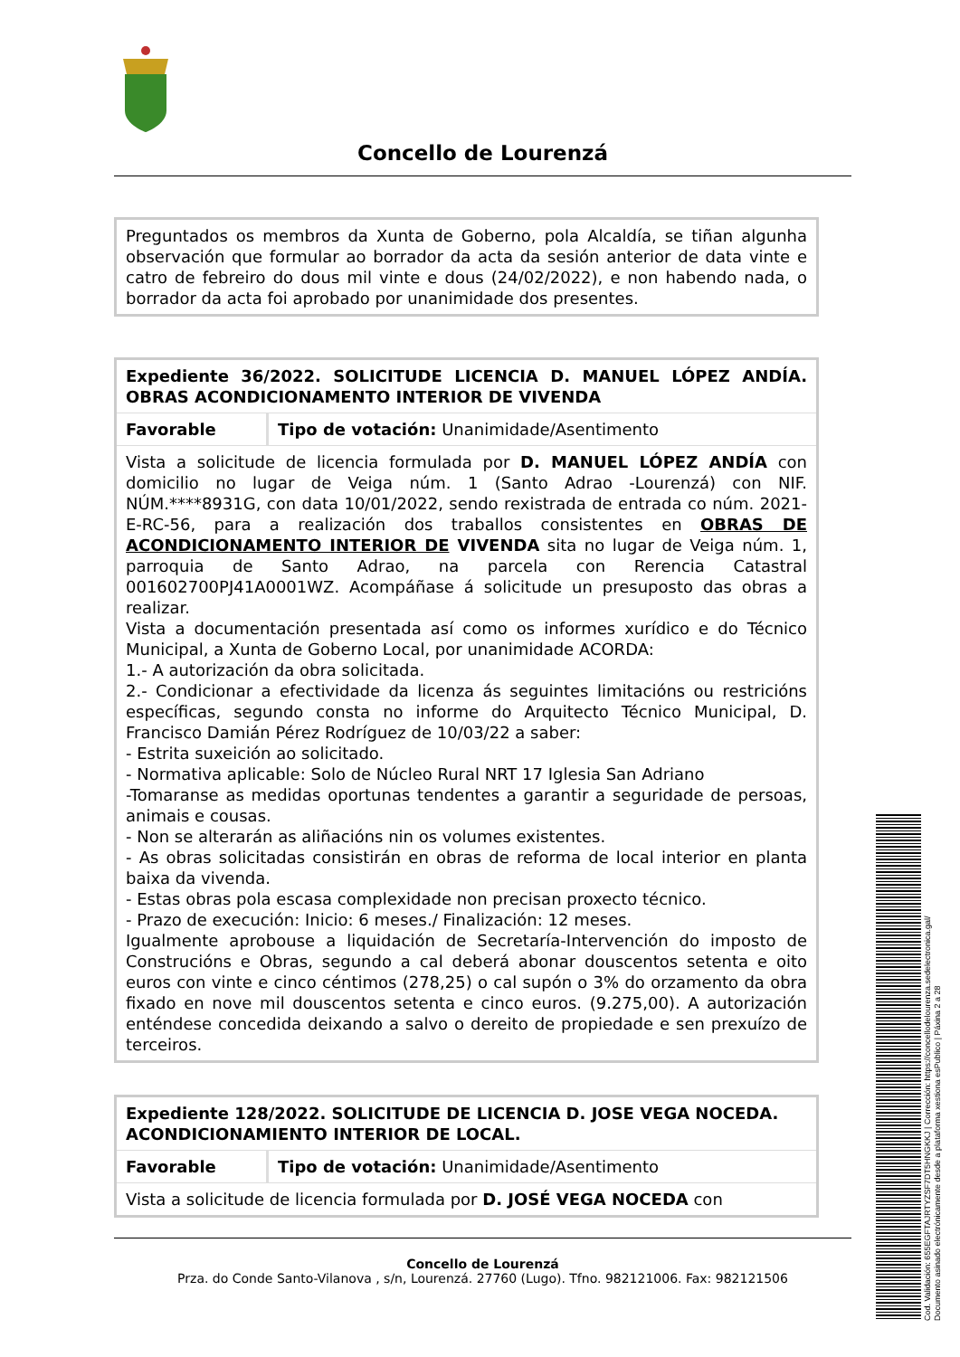Concello de Lourenzá
| Preguntados os membros da Xunta de Goberno, pola Alcaldía, se tiñan algunha observación que formular ao borrador da acta da sesión anterior de data vinte e catro de febreiro do dous mil vinte e dous (24/02/2022), e non habendo nada, o borrador da acta foi aprobado por unanimidade dos presentes. |
| Expediente 36/2022. SOLICITUDE LICENCIA D. MANUEL LÓPEZ ANDÍA. OBRAS ACONDICIONAMENTO INTERIOR DE VIVENDA | |
| Favorable | Tipo de votación: Unanimidade/Asentimento |
| Vista a solicitude de licencia formulada por D. MANUEL LÓPEZ ANDÍA con domicilio no lugar de Veiga núm. 1 (Santo Adrao -Lourenzá) con NIF. NÚM.****8931G, con data 10/01/2022, sendo rexistrada de entrada co núm. 2021-E-RC-56, para a realización dos traballos consistentes en OBRAS DE ACONDICIONAMENTO INTERIOR DE VIVENDA sita no lugar de Veiga núm. 1, parroquia de Santo Adrao, na parcela con Rerencia Catastral 001602700PJ41A0001WZ. Acompáñase á solicitude un presuposto das obras a realizar. Vista a documentación presentada así como os informes xurídico e do Técnico Municipal, a Xunta de Goberno Local, por unanimidade ACORDA: 1.- A autorización da obra solicitada. 2.- Condicionar a efectividade da licenza ás seguintes limitacións ou restricións específicas, segundo consta no informe do Arquitecto Técnico Municipal, D. Francisco Damián Pérez Rodríguez de 10/03/22 a saber: - Estrita suxeición ao solicitado. - Normativa aplicable: Solo de Núcleo Rural NRT 17 Iglesia San Adriano -Tomaranse as medidas oportunas tendentes a garantir a seguridade de persoas, animais e cousas. - Non se alterarán as aliñacións nin os volumes existentes. - As obras solicitadas consistirán en obras de reforma de local interior en planta baixa da vivenda. - Estas obras pola escasa complexidade non precisan proxecto técnico. - Prazo de execución: Inicio: 6 meses./ Finalización: 12 meses. Igualmente aprobouse a liquidación de Secretaría-Intervención do imposto de Construcións e Obras, segundo a cal deberá abonar douscentos setenta e oito euros con vinte e cinco céntimos (278,25) o cal supón o 3% do orzamento da obra fixado en nove mil douscentos setenta e cinco euros. (9.275,00). A autorización enténdese concedida deixando a salvo o dereito de propiedade e sen prexuízo de terceiros. | |
| Expediente 128/2022. SOLICITUDE DE LICENCIA D. JOSE VEGA NOCEDA. ACONDICIONAMIENTO INTERIOR DE LOCAL. | |
| Favorable | Tipo de votación: Unanimidade/Asentimento |
| Vista a solicitude de licencia formulada por D. JOSÉ VEGA NOCEDA con | |
Concello de Lourenzá
Prza. do Conde Santo-Vilanova , s/n, Lourenzá. 27760 (Lugo). Tfno. 982121006. Fax: 982121506
Cod. Validación: 655EGFTAJRTYZSF7DT5HNGKKJ | Corrección: https://concellodelourenza.sedelectronica.gal/
Documento asinado electrónicamente desde a plataforma xestiona esPublico | Páxina 2 a 28